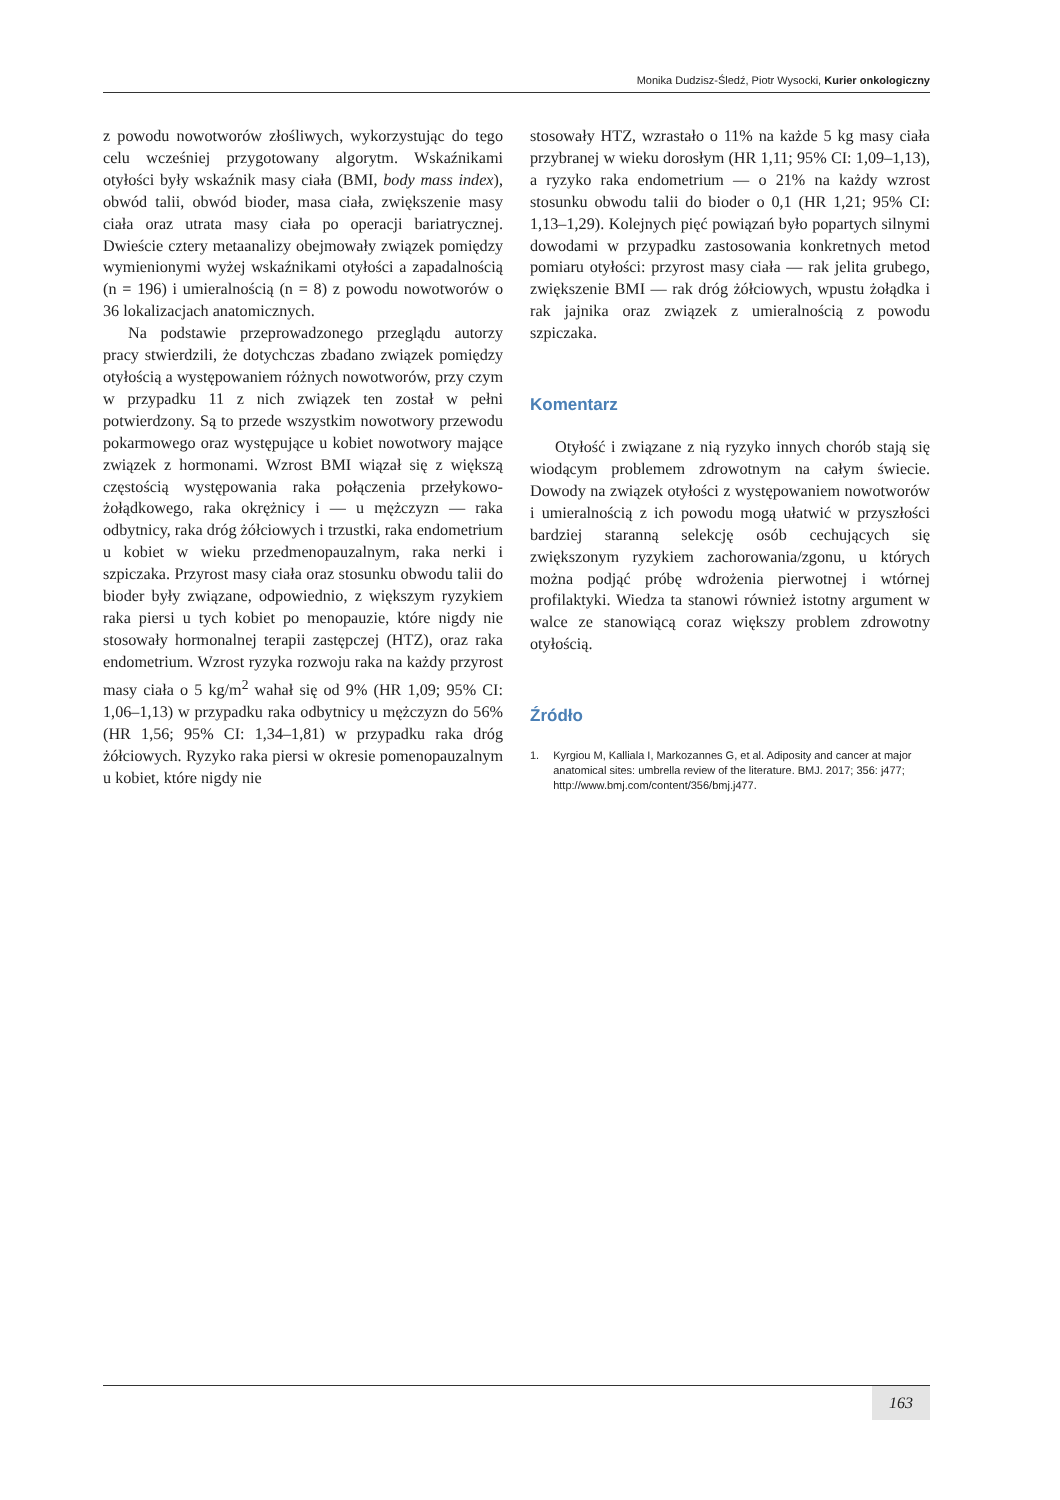Monika Dudzisz-Śledź, Piotr Wysocki, Kurier onkologiczny
z powodu nowotworów złośliwych, wykorzystując do tego celu wcześniej przygotowany algorytm. Wskaźnikami otyłości były wskaźnik masy ciała (BMI, body mass index), obwód talii, obwód bioder, masa ciała, zwiększenie masy ciała oraz utrata masy ciała po operacji bariatrycznej. Dwieście cztery metaanalizy obejmowały związek pomiędzy wymienionymi wyżej wskaźnikami otyłości a zapadalnością (n = 196) i umieralnością (n = 8) z powodu nowotworów o 36 lokalizacjach anatomicznych.
Na podstawie przeprowadzonego przeglądu autorzy pracy stwierdzili, że dotychczas zbadano związek pomiędzy otyłością a występowaniem różnych nowotworów, przy czym w przypadku 11 z nich związek ten został w pełni potwierdzony. Są to przede wszystkim nowotwory przewodu pokarmowego oraz występujące u kobiet nowotwory mające związek z hormonami. Wzrost BMI wiązał się z większą częstością występowania raka połączenia przełykowo-żołądkowego, raka okrężnicy i — u mężczyzn — raka odbytnicy, raka dróg żółciowych i trzustki, raka endometrium u kobiet w wieku przedmenopauzalnym, raka nerki i szpiczaka. Przyrost masy ciała oraz stosunku obwodu talii do bioder były związane, odpowiednio, z większym ryzykiem raka piersi u tych kobiet po menopauzie, które nigdy nie stosowały hormonalnej terapii zastępczej (HTZ), oraz raka endometrium. Wzrost ryzyka rozwoju raka na każdy przyrost masy ciała o 5 kg/m<sup>2</sup> wahał się od 9% (HR 1,09; 95% CI: 1,06–1,13) w przypadku raka odbytnicy u mężczyzn do 56% (HR 1,56; 95% CI: 1,34–1,81) w przypadku raka dróg żółciowych. Ryzyko raka piersi w okresie pomenopauzalnym u kobiet, które nigdy nie
stosowały HTZ, wzrastało o 11% na każde 5 kg masy ciała przybranej w wieku dorosłym (HR 1,11; 95% CI: 1,09–1,13), a ryzyko raka endometrium — o 21% na każdy wzrost stosunku obwodu talii do bioder o 0,1 (HR 1,21; 95% CI: 1,13–1,29). Kolejnych pięć powiązań było popartych silnymi dowodami w przypadku zastosowania konkretnych metod pomiaru otyłości: przyrost masy ciała — rak jelita grubego, zwiększenie BMI — rak dróg żółciowych, wpustu żołądka i rak jajnika oraz związek z umieralnością z powodu szpiczaka.
Komentarz
Otyłość i związane z nią ryzyko innych chorób stają się wiodącym problemem zdrowotnym na całym świecie. Dowody na związek otyłości z występowaniem nowotworów i umieralnością z ich powodu mogą ułatwić w przyszłości bardziej staranną selekcję osób cechujących się zwiększonym ryzykiem zachorowania/zgonu, u których można podjąć próbę wdrożenia pierwotnej i wtórnej profilaktyki. Wiedza ta stanowi również istotny argument w walce ze stanowiącą coraz większy problem zdrowotny otyłością.
Źródło
1. Kyrgiou M, Kalliala I, Markozannes G, et al. Adiposity and cancer at major anatomical sites: umbrella review of the literature. BMJ. 2017; 356: j477; http://www.bmj.com/content/356/bmj.j477.
163